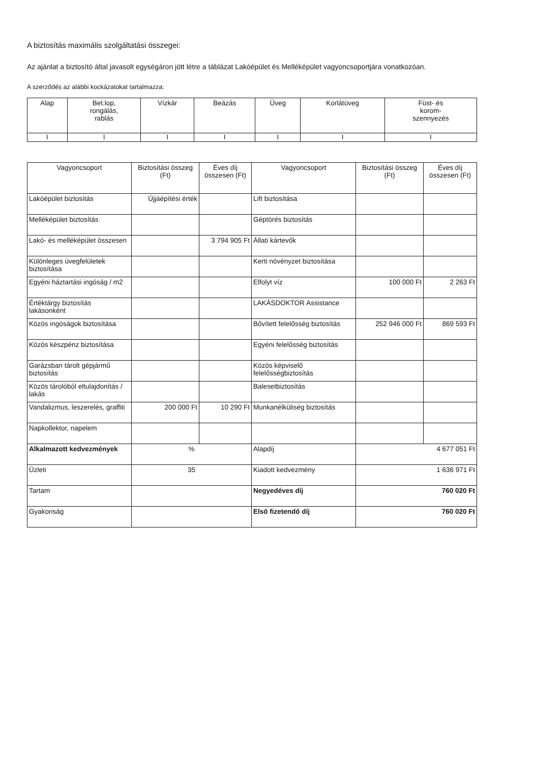A biztosítás maximális szolgáltatási összegei:
Az ajánlat a biztosító által javasolt egységáron jött létre a táblázat Lakóépület és Melléképület vagyoncsoportjára vonatkozóan.
A szerződés az alábbi kockázatokat tartalmazza:
| Alap | Bet.lop, rongálás, rablás | Vízkár | Beázás | Üveg | Korlátüveg | Füst- és korom- szennyezés |
| --- | --- | --- | --- | --- | --- | --- |
| I | I | I | I | I | I | I |
| Vagyoncsoport | Biztosítási összeg (Ft) | Éves díj összesen (Ft) | Vagyoncsoport | Biztosítási összeg (Ft) | Éves díj összesen (Ft) |
| --- | --- | --- | --- | --- | --- |
| Lakóépület biztosítás | Újjáépítési érték | | Lift biztosítása | | |
| Melléképület biztosítás | | | Géptörés biztosítás | | |
| Lakó- és melléképület összesen | | 3 794 905 Ft | Állati kártevők | | |
| Különleges üvegfelületek biztosítása | | | Kerti növényzet biztosítása | | |
| Egyéni háztartási ingóság / m2 | | | Elfolyt víz | 100 000 Ft | 2 263 Ft |
| Értéktárgy biztosítás lakásonként | | | LAKÁSDOKTOR Assistance | | |
| Közös ingóságok biztosítása | | | Bővített felelősség biztosítás | 252 946 000 Ft | 869 593 Ft |
| Közös készpénz biztosítása | | | Egyéni felelősség biztosítás | | |
| Garázsban tárolt gépjármű biztosítás | | | Közös képviselő felelősségbiztosítás | | |
| Közös tárolóból eltulajdonítás / lakás | | | Balesetbiztosítás | | |
| Vandalizmus, leszerelés, graffiti | 200 000 Ft | 10 290 Ft | Munkanélküliség biztosítás | | |
| Napkollektor, napelem | | | | | |
| Alkalmazott kedvezmények | % | | Alapdíj | 4 677 051 Ft | |
| Üzleti | 35 | | Kiadott kedvezmény | 1 636 971 Ft | |
| Tartam | | | Negyedéves díj | 760 020 Ft | |
| Gyakoriság | | | Első fizetendő díj | 760 020 Ft | |